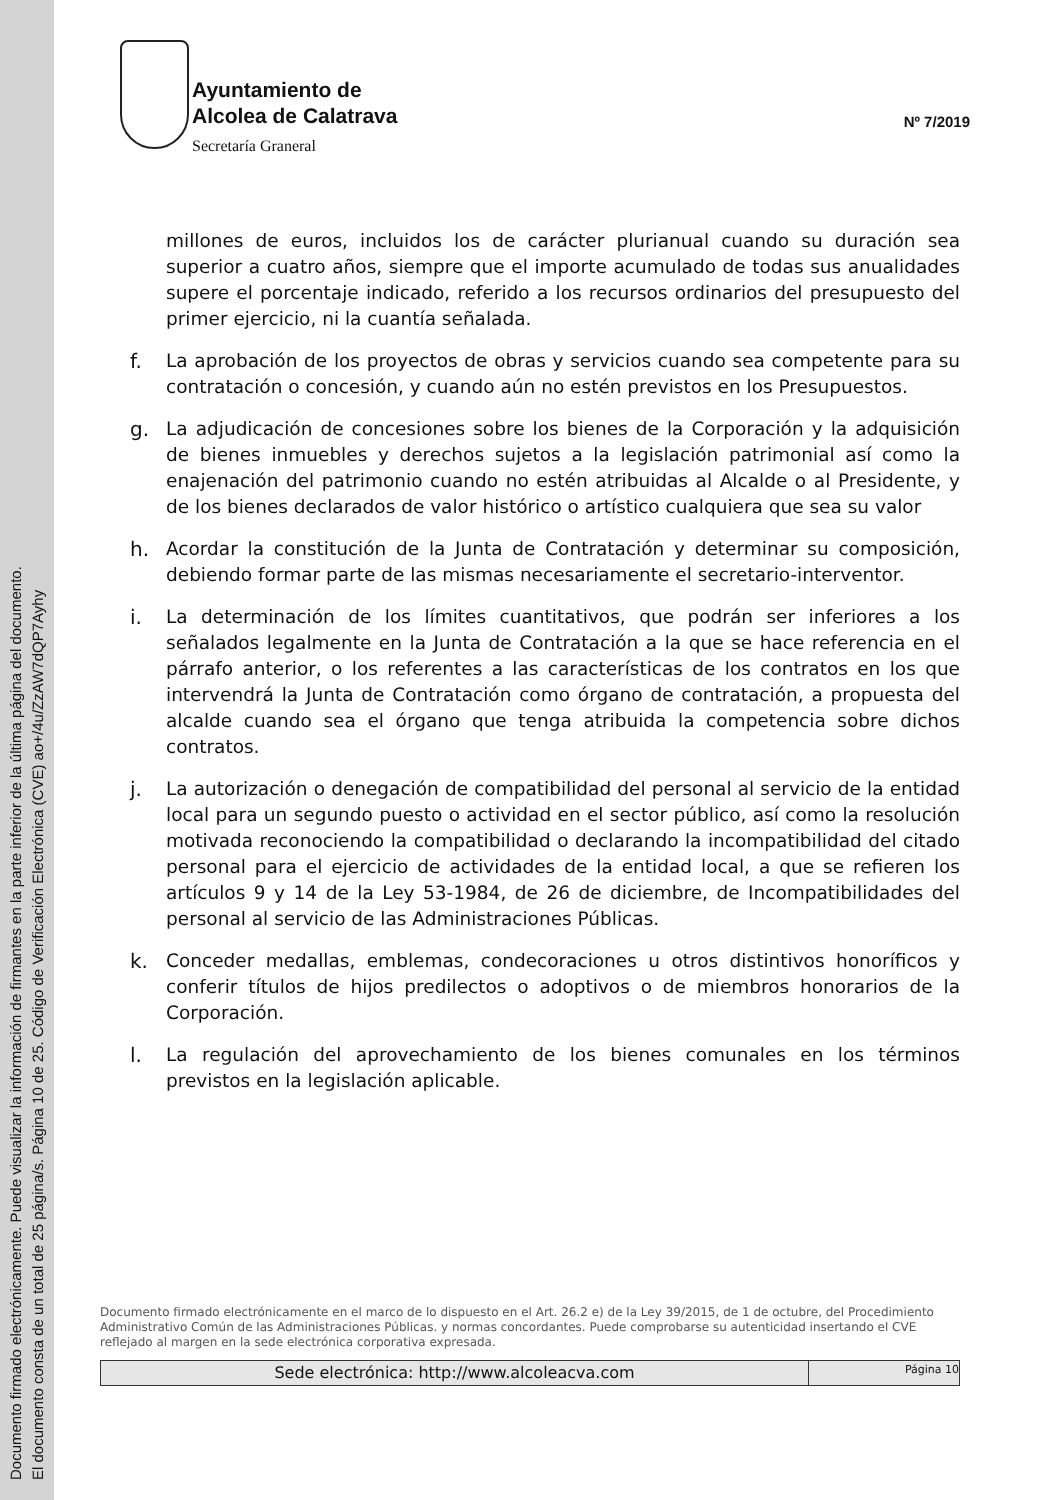Documento firmado electrónicamente. Puede visualizar la información de firmantes en la parte inferior de la última página del documento.
El documento consta de un total de 25 página/s. Página 10 de 25. Código de Verificación Electrónica (CVE) ao+/4u/ZzAW7dQP7Ayhy
Ayuntamiento de
Alcolea de Calatrava
Secretaría Graneral
Nº 7/2019
millones de euros, incluidos los de carácter plurianual cuando su duración sea superior a cuatro años, siempre que el importe acumulado de todas sus anualidades supere el porcentaje indicado, referido a los recursos ordinarios del presupuesto del primer ejercicio, ni la cuantía señalada.
f. La aprobación de los proyectos de obras y servicios cuando sea competente para su contratación o concesión, y cuando aún no estén previstos en los Presupuestos.
g. La adjudicación de concesiones sobre los bienes de la Corporación y la adquisición de bienes inmuebles y derechos sujetos a la legislación patrimonial así como la enajenación del patrimonio cuando no estén atribuidas al Alcalde o al Presidente, y de los bienes declarados de valor histórico o artístico cualquiera que sea su valor
h. Acordar la constitución de la Junta de Contratación y determinar su composición, debiendo formar parte de las mismas necesariamente el secretario-interventor.
i. La determinación de los límites cuantitativos, que podrán ser inferiores a los señalados legalmente en la Junta de Contratación a la que se hace referencia en el párrafo anterior, o los referentes a las características de los contratos en los que intervendrá la Junta de Contratación como órgano de contratación, a propuesta del alcalde cuando sea el órgano que tenga atribuida la competencia sobre dichos contratos.
j. La autorización o denegación de compatibilidad del personal al servicio de la entidad local para un segundo puesto o actividad en el sector público, así como la resolución motivada reconociendo la compatibilidad o declarando la incompatibilidad del citado personal para el ejercicio de actividades de la entidad local, a que se refieren los artículos 9 y 14 de la Ley 53-1984, de 26 de diciembre, de Incompatibilidades del personal al servicio de las Administraciones Públicas.
k. Conceder medallas, emblemas, condecoraciones u otros distintivos honoríficos y conferir títulos de hijos predilectos o adoptivos o de miembros honorarios de la Corporación.
l. La regulación del aprovechamiento de los bienes comunales en los términos previstos en la legislación aplicable.
Documento firmado electrónicamente en el marco de lo dispuesto en el Art. 26.2 e) de la Ley 39/2015, de 1 de octubre, del Procedimiento Administrativo Común de las Administraciones Públicas. y normas concordantes. Puede comprobarse su autenticidad insertando el CVE reflejado al margen en la sede electrónica corporativa expresada.
Sede electrónica: http://www.alcoleacva.com
Página 10